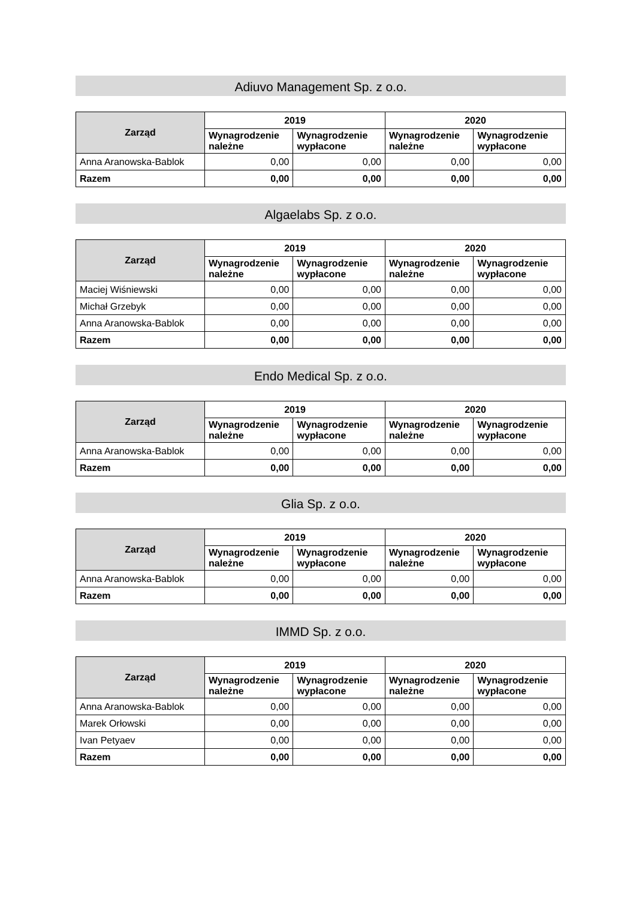Adiuvo Management Sp. z o.o.
| Zarząd | 2019 | | 2020 | |
| --- | --- | --- | --- | --- |
| | Wynagrodzenie należne | Wynagrodzenie wypłacone | Wynagrodzenie należne | Wynagrodzenie wypłacone |
| Anna Aranowska-Bablok | 0,00 | 0,00 | 0,00 | 0,00 |
| Razem | 0,00 | 0,00 | 0,00 | 0,00 |
Algaelabs Sp. z o.o.
| Zarząd | 2019 | | 2020 | |
| --- | --- | --- | --- | --- |
| | Wynagrodzenie należne | Wynagrodzenie wypłacone | Wynagrodzenie należne | Wynagrodzenie wypłacone |
| Maciej Wiśniewski | 0,00 | 0,00 | 0,00 | 0,00 |
| Michał Grzebyk | 0,00 | 0,00 | 0,00 | 0,00 |
| Anna Aranowska-Bablok | 0,00 | 0,00 | 0,00 | 0,00 |
| Razem | 0,00 | 0,00 | 0,00 | 0,00 |
Endo Medical Sp. z o.o.
| Zarząd | 2019 | | 2020 | |
| --- | --- | --- | --- | --- |
| | Wynagrodzenie należne | Wynagrodzenie wypłacone | Wynagrodzenie należne | Wynagrodzenie wypłacone |
| Anna Aranowska-Bablok | 0,00 | 0,00 | 0,00 | 0,00 |
| Razem | 0,00 | 0,00 | 0,00 | 0,00 |
Glia Sp. z o.o.
| Zarząd | 2019 | | 2020 | |
| --- | --- | --- | --- | --- |
| | Wynagrodzenie należne | Wynagrodzenie wypłacone | Wynagrodzenie należne | Wynagrodzenie wypłacone |
| Anna Aranowska-Bablok | 0,00 | 0,00 | 0,00 | 0,00 |
| Razem | 0,00 | 0,00 | 0,00 | 0,00 |
IMMD Sp. z o.o.
| Zarząd | 2019 | | 2020 | |
| --- | --- | --- | --- | --- |
| | Wynagrodzenie należne | Wynagrodzenie wypłacone | Wynagrodzenie należne | Wynagrodzenie wypłacone |
| Anna Aranowska-Bablok | 0,00 | 0,00 | 0,00 | 0,00 |
| Marek Orłowski | 0,00 | 0,00 | 0,00 | 0,00 |
| Ivan Petyaev | 0,00 | 0,00 | 0,00 | 0,00 |
| Razem | 0,00 | 0,00 | 0,00 | 0,00 |